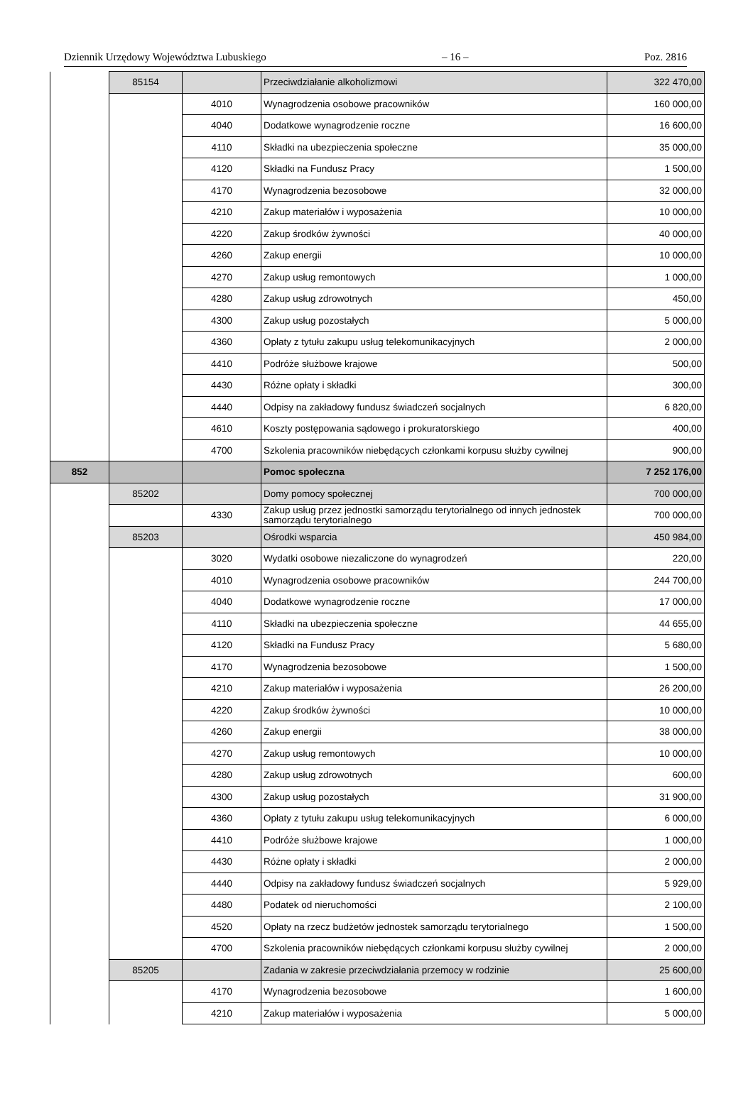Dziennik Urzędowy Województwa Lubuskiego – 16 – Poz. 2816
| | 85154 | | Przeciwdziałanie alkoholizmowi | 322 470,00 |
| | | 4010 | Wynagrodzenia osobowe pracowników | 160 000,00 |
| | | 4040 | Dodatkowe wynagrodzenie roczne | 16 600,00 |
| | | 4110 | Składki na ubezpieczenia społeczne | 35 000,00 |
| | | 4120 | Składki na Fundusz Pracy | 1 500,00 |
| | | 4170 | Wynagrodzenia bezosobowe | 32 000,00 |
| | | 4210 | Zakup materiałów i wyposażenia | 10 000,00 |
| | | 4220 | Zakup środków żywności | 40 000,00 |
| | | 4260 | Zakup energii | 10 000,00 |
| | | 4270 | Zakup usług remontowych | 1 000,00 |
| | | 4280 | Zakup usług zdrowotnych | 450,00 |
| | | 4300 | Zakup usług pozostałych | 5 000,00 |
| | | 4360 | Opłaty z tytułu zakupu usług telekomunikacyjnych | 2 000,00 |
| | | 4410 | Podróże służbowe krajowe | 500,00 |
| | | 4430 | Różne opłaty i składki | 300,00 |
| | | 4440 | Odpisy na zakładowy fundusz świadczeń socjalnych | 6 820,00 |
| | | 4610 | Koszty postępowania sądowego i prokuratorskiego | 400,00 |
| | | 4700 | Szkolenia pracowników niebędących członkami korpusu służby cywilnej | 900,00 |
| 852 | | | Pomoc społeczna | 7 252 176,00 |
| | 85202 | | Domy pomocy społecznej | 700 000,00 |
| | | 4330 | Zakup usług przez jednostki samorządu terytorialnego od innych jednostek samorządu terytorialnego | 700 000,00 |
| | 85203 | | Ośrodki wsparcia | 450 984,00 |
| | | 3020 | Wydatki osobowe niezaliczone do wynagrodzeń | 220,00 |
| | | 4010 | Wynagrodzenia osobowe pracowników | 244 700,00 |
| | | 4040 | Dodatkowe wynagrodzenie roczne | 17 000,00 |
| | | 4110 | Składki na ubezpieczenia społeczne | 44 655,00 |
| | | 4120 | Składki na Fundusz Pracy | 5 680,00 |
| | | 4170 | Wynagrodzenia bezosobowe | 1 500,00 |
| | | 4210 | Zakup materiałów i wyposażenia | 26 200,00 |
| | | 4220 | Zakup środków żywności | 10 000,00 |
| | | 4260 | Zakup energii | 38 000,00 |
| | | 4270 | Zakup usług remontowych | 10 000,00 |
| | | 4280 | Zakup usług zdrowotnych | 600,00 |
| | | 4300 | Zakup usług pozostałych | 31 900,00 |
| | | 4360 | Opłaty z tytułu zakupu usług telekomunikacyjnych | 6 000,00 |
| | | 4410 | Podróże służbowe krajowe | 1 000,00 |
| | | 4430 | Różne opłaty i składki | 2 000,00 |
| | | 4440 | Odpisy na zakładowy fundusz świadczeń socjalnych | 5 929,00 |
| | | 4480 | Podatek od nieruchomości | 2 100,00 |
| | | 4520 | Opłaty na rzecz budżetów jednostek samorządu terytorialnego | 1 500,00 |
| | | 4700 | Szkolenia pracowników niebędących członkami korpusu służby cywilnej | 2 000,00 |
| | 85205 | | Zadania w zakresie przeciwdziałania przemocy w rodzinie | 25 600,00 |
| | | 4170 | Wynagrodzenia bezosobowe | 1 600,00 |
| | | 4210 | Zakup materiałów i wyposażenia | 5 000,00 |